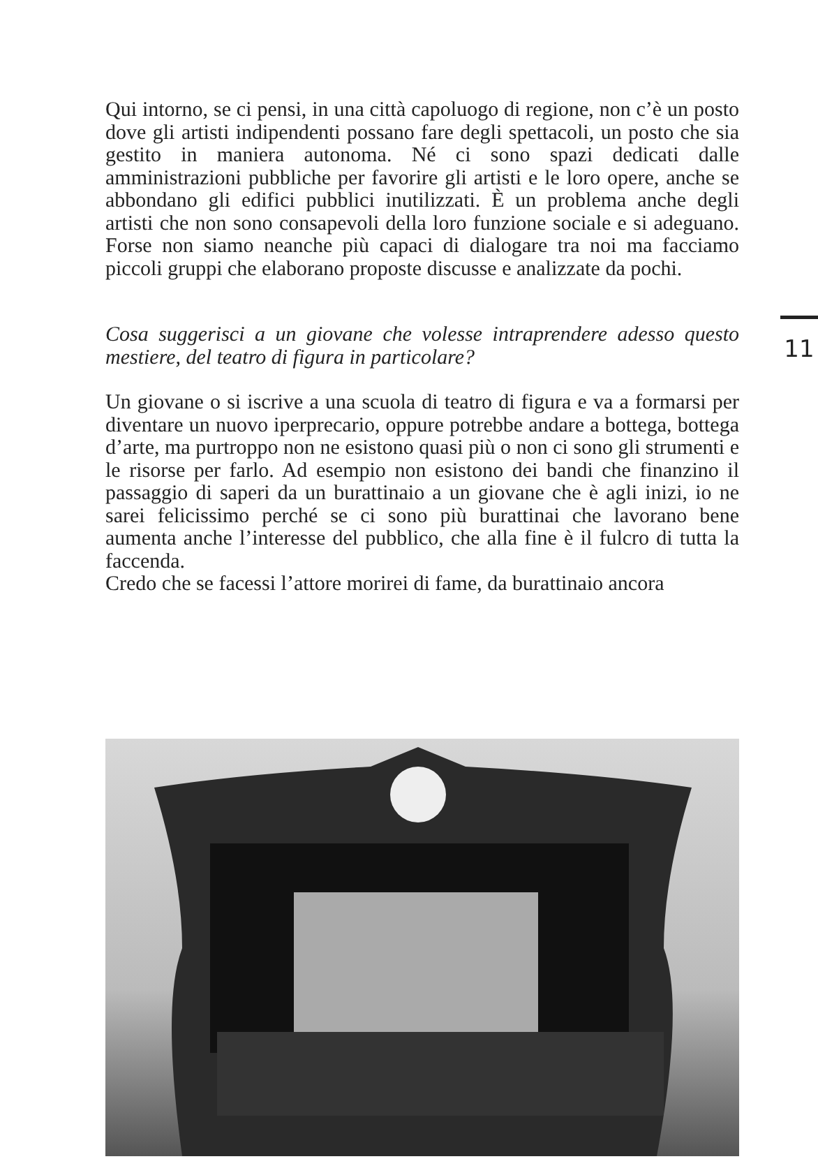Qui intorno, se ci pensi, in una città capoluogo di regione, non c’è un posto dove gli artisti indipendenti possano fare degli spettacoli, un posto che sia gestito in maniera autonoma. Né ci sono spazi dedicati dalle amministrazioni pubbliche per favorire gli artisti e le loro opere, anche se abbondano gli edifici pubblici inutilizzati. È un problema anche degli artisti che non sono consapevoli della loro funzione sociale e si adeguano. Forse non siamo neanche più capaci di dialogare tra noi ma facciamo piccoli gruppi che elaborano proposte discusse e analizzate da pochi.
Cosa suggerisci a un giovane che volesse intraprendere adesso questo mestiere, del teatro di figura in particolare?
Un giovane o si iscrive a una scuola di teatro di figura e va a formarsi per diventare un nuovo iperprecario, oppure potrebbe andare a bottega, bottega d’arte, ma purtroppo non ne esistono quasi più o non ci sono gli strumenti e le risorse per farlo. Ad esempio non esistono dei bandi che finanzino il passaggio di saperi da un burattinaio a un giovane che è agli inizi, io ne sarei felicissimo perché se ci sono più burattinai che lavorano bene aumenta anche l’interesse del pubblico, che alla fine è il fulcro di tutta la faccenda.
Credo che se facessi l’attore morirei di fame, da burattinaio ancora
11